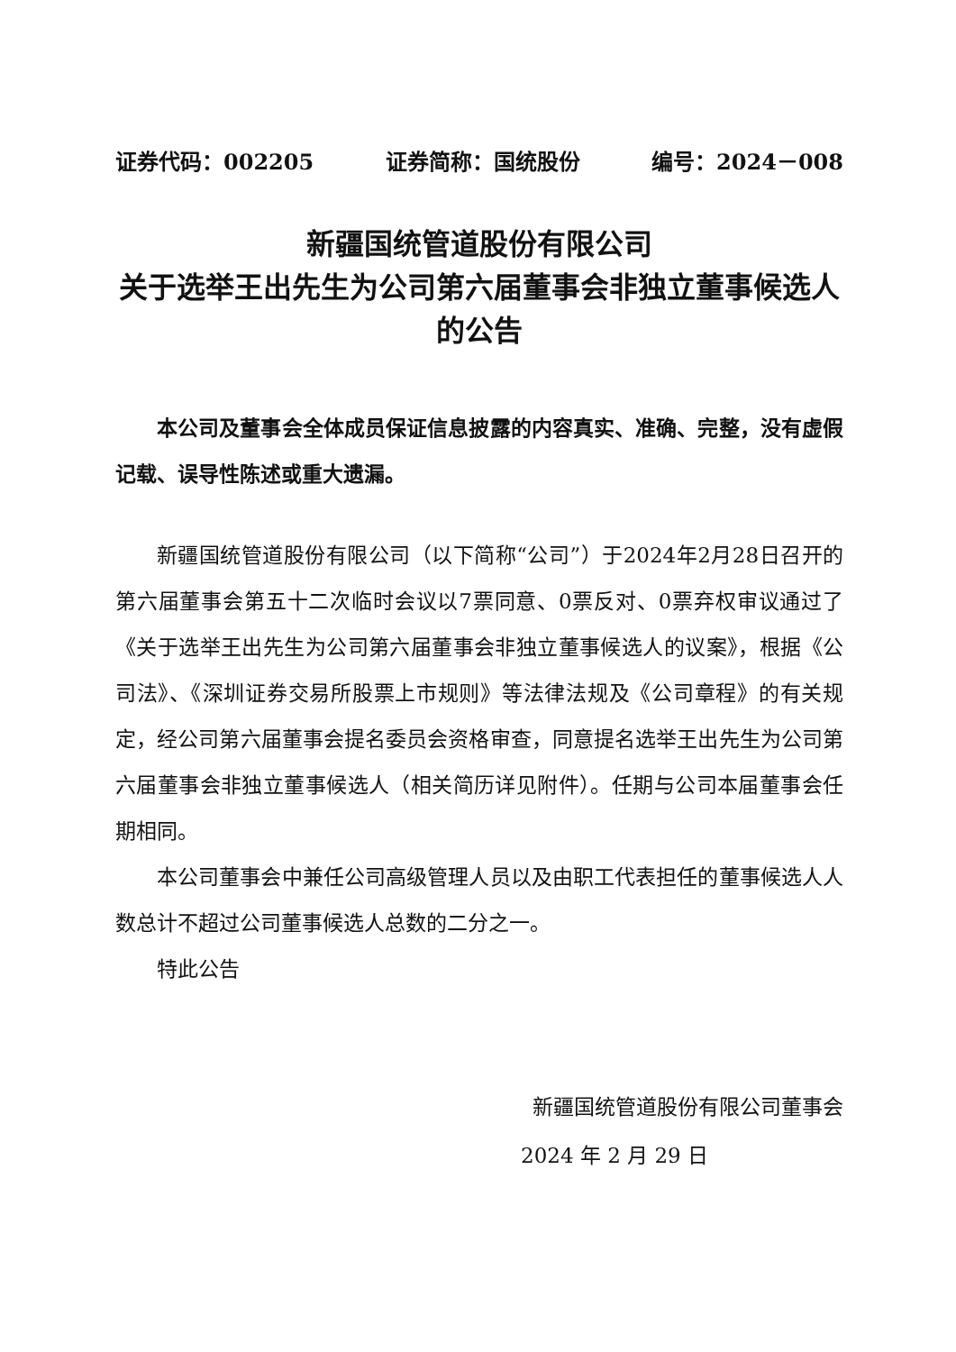证券代码：002205 证券简称：国统股份 编号：2024－008
新疆国统管道股份有限公司
关于选举王出先生为公司第六届董事会非独立董事候选人的公告
本公司及董事会全体成员保证信息披露的内容真实、准确、完整，没有虚假记载、误导性陈述或重大遗漏。
新疆国统管道股份有限公司（以下简称“公司”）于2024年2月28日召开的第六届董事会第五十二次临时会议以7票同意、0票反对、0票弃权审议通过了《关于选举王出先生为公司第六届董事会非独立董事候选人的议案》，根据《公司法》、《深圳证券交易所股票上市规则》等法律法规及《公司章程》的有关规定，经公司第六届董事会提名委员会资格审查，同意提名选举王出先生为公司第六届董事会非独立董事候选人（相关简历详见附件）。任期与公司本届董事会任期相同。
本公司董事会中兼任公司高级管理人员以及由职工代表担任的董事候选人人数总计不超过公司董事候选人总数的二分之一。
特此公告
新疆国统管道股份有限公司董事会
2024 年 2 月 29 日